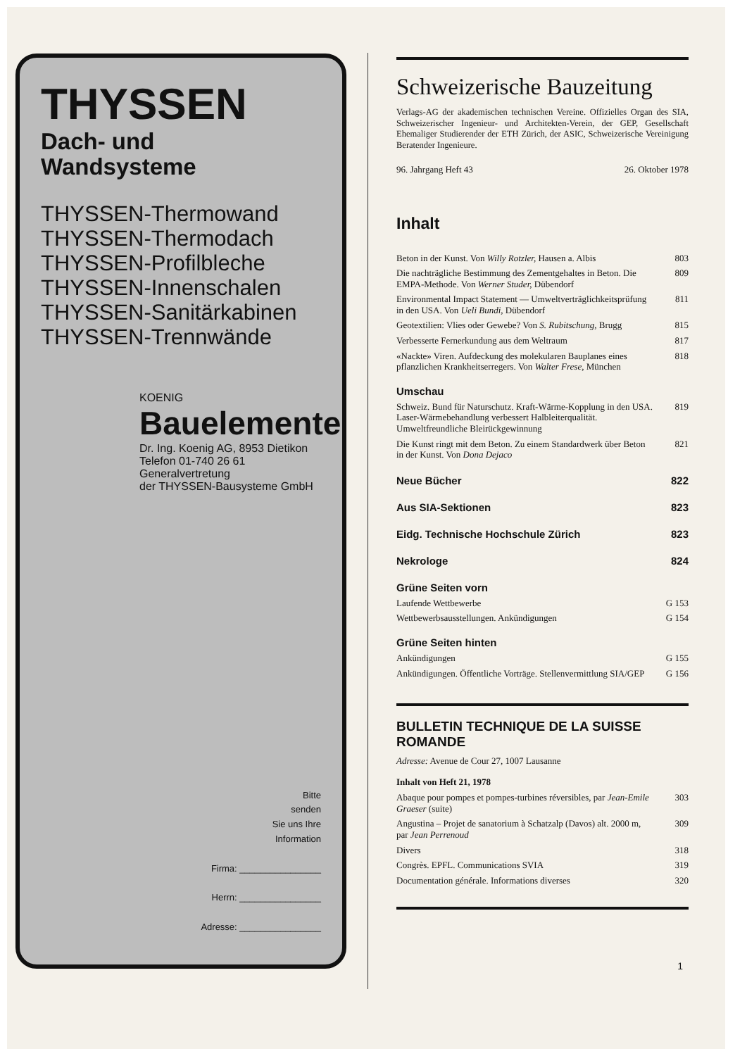THYSSEN
Dach- und
Wandsysteme
THYSSEN-Thermowand
THYSSEN-Thermodach
THYSSEN-Profilbleche
THYSSEN-Innenschalen
THYSSEN-Sanitärkabinen
THYSSEN-Trennwände
KOENIG
Bauelemente
Dr. Ing. Koenig AG, 8953 Dietikon
Telefon 01-740 26 61
Generalvertretung
der THYSSEN-Bausysteme GmbH
Bitte
senden
Sie uns Ihre
Information
Firma: ________________
Herrn: ________________
Adresse: ________________
Schweizerische Bauzeitung
Verlags-AG der akademischen technischen Vereine. Offizielles Organ des SIA, Schweizerischer Ingenieur- und Architekten-Verein, der GEP, Gesellschaft Ehemaliger Studierender der ETH Zürich, der ASIC, Schweizerische Vereinigung Beratender Ingenieure.
96. Jahrgang Heft 43 26. Oktober 1978
Inhalt
Beton in der Kunst. Von Willy Rotzler, Hausen a. Albis 803
Die nachträgliche Bestimmung des Zementgehaltes in Beton. Die EMPA-Methode. Von Werner Studer, Dübendorf 809
Environmental Impact Statement — Umweltverträglichkeitsprüfung in den USA. Von Ueli Bundi, Dübendorf 811
Geotextilien: Vlies oder Gewebe? Von S. Rubitschung, Brugg 815
Verbesserte Fernerkundung aus dem Weltraum 817
«Nackte» Viren. Aufdeckung des molekularen Bauplanes eines pflanzlichen Krankheitserregers. Von Walter Frese, München 818
Umschau
Schweiz. Bund für Naturschutz. Kraft-Wärme-Kopplung in den USA. Laser-Wärmebehandlung verbessert Halbleiterqualität. Umweltfreundliche Bleirückgewinnung 819
Die Kunst ringt mit dem Beton. Zu einem Standardwerk über Beton in der Kunst. Von Dona Dejaco 821
Neue Bücher 822
Aus SIA-Sektionen 823
Eidg. Technische Hochschule Zürich 823
Nekrologe 824
Grüne Seiten vorn
Laufende Wettbewerbe G 153
Wettbewerbsausstellungen. Ankündigungen G 154
Grüne Seiten hinten
Ankündigungen G 155
Ankündigungen. Öffentliche Vorträge. Stellenvermittlung SIA/GEP G 156
BULLETIN TECHNIQUE DE LA SUISSE ROMANDE
Adresse: Avenue de Cour 27, 1007 Lausanne
Inhalt von Heft 21, 1978
Abaque pour pompes et pompes-turbines réversibles, par Jean-Emile Graeser (suite) 303
Angustina – Projet de sanatorium à Schatzalp (Davos) alt. 2000 m, par Jean Perrenoud 309
Divers 318
Congrès. EPFL. Communications SVIA 319
Documentation générale. Informations diverses 320
1